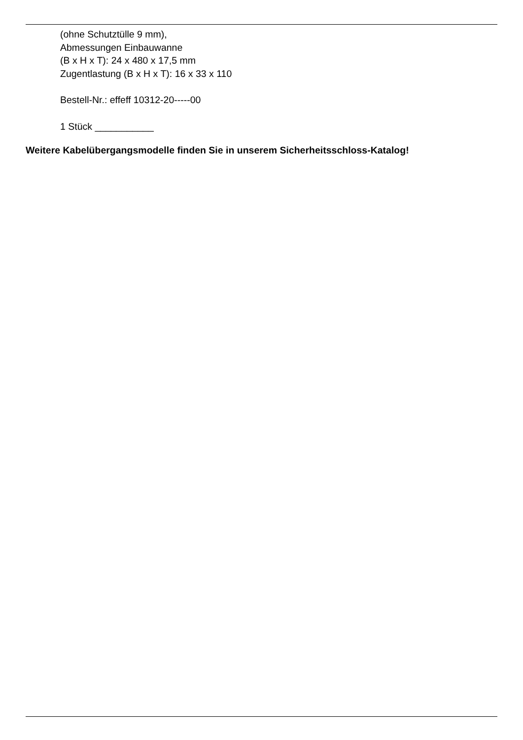(ohne Schutztülle 9 mm),
Abmessungen Einbauwanne
(B x H x T): 24 x 480 x 17,5 mm
Zugentlastung (B x H x T): 16 x 33 x 110
Bestell-Nr.: effeff 10312-20-----00
1 Stück ___________
Weitere Kabelübergangsmodelle finden Sie in unserem Sicherheitsschloss-Katalog!